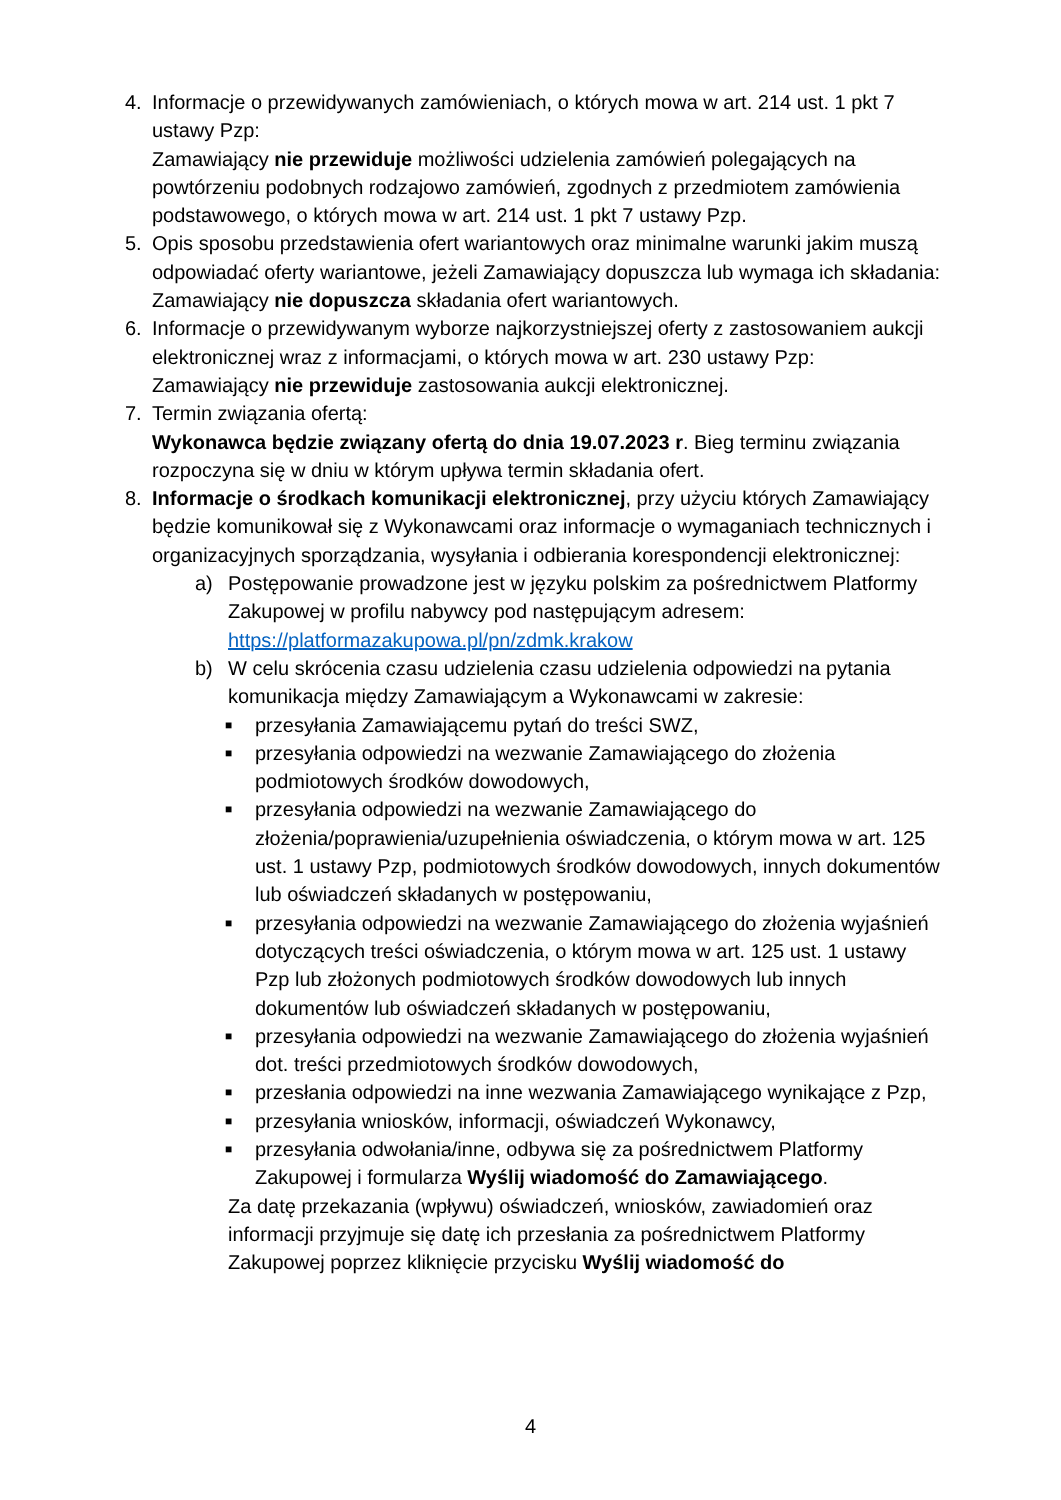4. Informacje o przewidywanych zamówieniach, o których mowa w art. 214 ust. 1 pkt 7 ustawy Pzp:
Zamawiający nie przewiduje możliwości udzielenia zamówień polegających na powtórzeniu podobnych rodzajowo zamówień, zgodnych z przedmiotem zamówienia podstawowego, o których mowa w art. 214 ust. 1 pkt 7 ustawy Pzp.
5. Opis sposobu przedstawienia ofert wariantowych oraz minimalne warunki jakim muszą odpowiadać oferty wariantowe, jeżeli Zamawiający dopuszcza lub wymaga ich składania:
Zamawiający nie dopuszcza składania ofert wariantowych.
6. Informacje o przewidywanym wyborze najkorzystniejszej oferty z zastosowaniem aukcji elektronicznej wraz z informacjami, o których mowa w art. 230 ustawy Pzp:
Zamawiający nie przewiduje zastosowania aukcji elektronicznej.
7. Termin związania ofertą:
Wykonawca będzie związany ofertą do dnia 19.07.2023 r. Bieg terminu związania rozpoczyna się w dniu w którym upływa termin składania ofert.
8. Informacje o środkach komunikacji elektronicznej, przy użyciu których Zamawiający będzie komunikował się z Wykonawcami oraz informacje o wymaganiach technicznych i organizacyjnych sporządzania, wysyłania i odbierania korespondencji elektronicznej:
a) Postępowanie prowadzone jest w języku polskim za pośrednictwem Platformy Zakupowej w profilu nabywcy pod następującym adresem: https://platformazakupowa.pl/pn/zdmk.krakow
b) W celu skrócenia czasu udzielenia czasu udzielenia odpowiedzi na pytania komunikacja między Zamawiającym a Wykonawcami w zakresie:
■
przesyłania Zamawiającemu pytań do treści SWZ,
■
przesyłania odpowiedzi na wezwanie Zamawiającego do złożenia podmiotowych środków dowodowych,
■
przesyłania odpowiedzi na wezwanie Zamawiającego do złożenia/poprawienia/uzupełnienia oświadczenia, o którym mowa w art. 125 ust. 1 ustawy Pzp, podmiotowych środków dowodowych, innych dokumentów lub oświadczeń składanych w postępowaniu,
■
przesyłania odpowiedzi na wezwanie Zamawiającego do złożenia wyjaśnień dotyczących treści oświadczenia, o którym mowa w art. 125 ust. 1 ustawy Pzp lub złożonych podmiotowych środków dowodowych lub innych dokumentów lub oświadczeń składanych w postępowaniu,
■
przesyłania odpowiedzi na wezwanie Zamawiającego do złożenia wyjaśnień dot. treści przedmiotowych środków dowodowych,
■
przesłania odpowiedzi na inne wezwania Zamawiającego wynikające z Pzp,
■
przesyłania wniosków, informacji, oświadczeń Wykonawcy,
■
przesyłania odwołania/inne, odbywa się za pośrednictwem Platformy Zakupowej i formularza Wyślij wiadomość do Zamawiającego.
Za datę przekazania (wpływu) oświadczeń, wniosków, zawiadomień oraz informacji przyjmuje się datę ich przesłania za pośrednictwem Platformy Zakupowej poprzez kliknięcie przycisku Wyślij wiadomość do
4